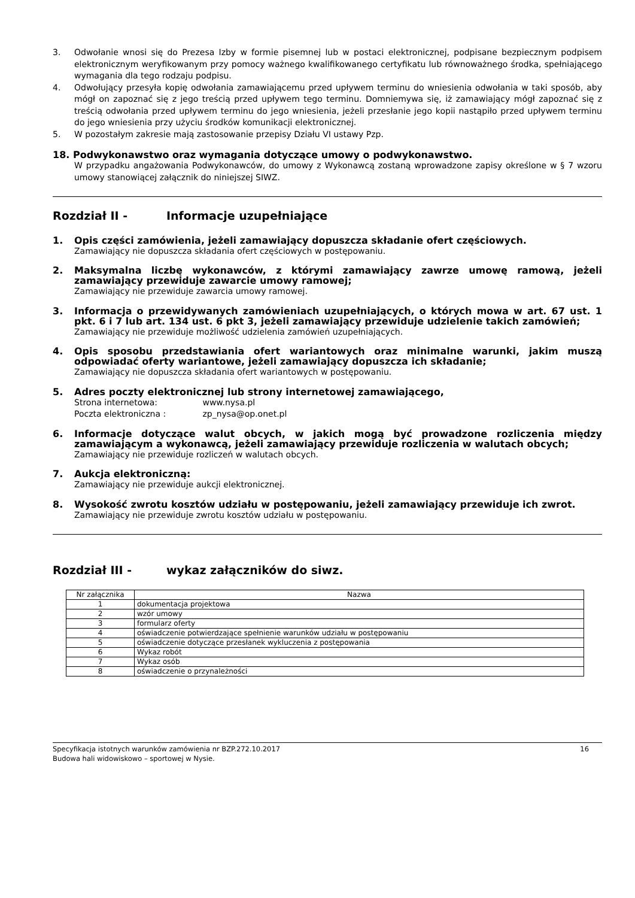3. Odwołanie wnosi się do Prezesa Izby w formie pisemnej lub w postaci elektronicznej, podpisane bezpiecznym podpisem elektronicznym weryfikowanym przy pomocy ważnego kwalifikowanego certyfikatu lub równoważnego środka, spełniającego wymagania dla tego rodzaju podpisu.
4. Odwołujący przesyła kopię odwołania zamawiającemu przed upływem terminu do wniesienia odwołania w taki sposób, aby mógł on zapoznać się z jego treścią przed upływem tego terminu. Domniemywa się, iż zamawiający mógł zapoznać się z treścią odwołania przed upływem terminu do jego wniesienia, jeżeli przesłanie jego kopii nastąpiło przed upływem terminu do jego wniesienia przy użyciu środków komunikacji elektronicznej.
5. W pozostałym zakresie mają zastosowanie przepisy Działu VI ustawy Pzp.
18. Podwykonawstwo oraz wymagania dotyczące umowy o podwykonawstwo.
W przypadku angażowania Podwykonawców, do umowy z Wykonawcą zostaną wprowadzone zapisy określone w § 7 wzoru umowy stanowiącej załącznik do niniejszej SIWZ.
Rozdział II - Informacje uzupełniające
1. Opis części zamówienia, jeżeli zamawiający dopuszcza składanie ofert częściowych.
Zamawiający nie dopuszcza składania ofert częściowych w postępowaniu.
2. Maksymalna liczbę wykonawców, z którymi zamawiający zawrze umowę ramową, jeżeli zamawiający przewiduje zawarcie umowy ramowej;
Zamawiający nie przewiduje zawarcia umowy ramowej.
3. Informacja o przewidywanych zamówieniach uzupełniających, o których mowa w art. 67 ust. 1 pkt. 6 i 7 lub art. 134 ust. 6 pkt 3, jeżeli zamawiający przewiduje udzielenie takich zamówień;
Zamawiający nie przewiduje możliwość udzielenia zamówień uzupełniających.
4. Opis sposobu przedstawiania ofert wariantowych oraz minimalne warunki, jakim muszą odpowiadać oferty wariantowe, jeżeli zamawiający dopuszcza ich składanie;
Zamawiający nie dopuszcza składania ofert wariantowych w postępowaniu.
5. Adres poczty elektronicznej lub strony internetowej zamawiającego,
Strona internetowa: www.nysa.pl
Poczta elektroniczna : zp_nysa@op.onet.pl
6. Informacje dotyczące walut obcych, w jakich mogą być prowadzone rozliczenia między zamawiającym a wykonawcą, jeżeli zamawiający przewiduje rozliczenia w walutach obcych;
Zamawiający nie przewiduje rozliczeń w walutach obcych.
7. Aukcja elektroniczną:
Zamawiający nie przewiduje aukcji elektronicznej.
8. Wysokość zwrotu kosztów udziału w postępowaniu, jeżeli zamawiający przewiduje ich zwrot.
Zamawiający nie przewiduje zwrotu kosztów udziału w postępowaniu.
Rozdział III - wykaz załączników do siwz.
| Nr załącznika | Nazwa |
| --- | --- |
| 1 | dokumentacja projektowa |
| 2 | wzór umowy |
| 3 | formularz oferty |
| 4 | oświadczenie potwierdzające spełnienie warunków udziału w postępowaniu |
| 5 | oświadczenie dotyczące przesłanek wykluczenia z postępowania |
| 6 | Wykaz robót |
| 7 | Wykaz osób |
| 8 | oświadczenie o przynależności |
Specyfikacja istotnych warunków zamówienia nr BZP.272.10.2017
Budowa hali widowiskowo – sportowej w Nysie.
16